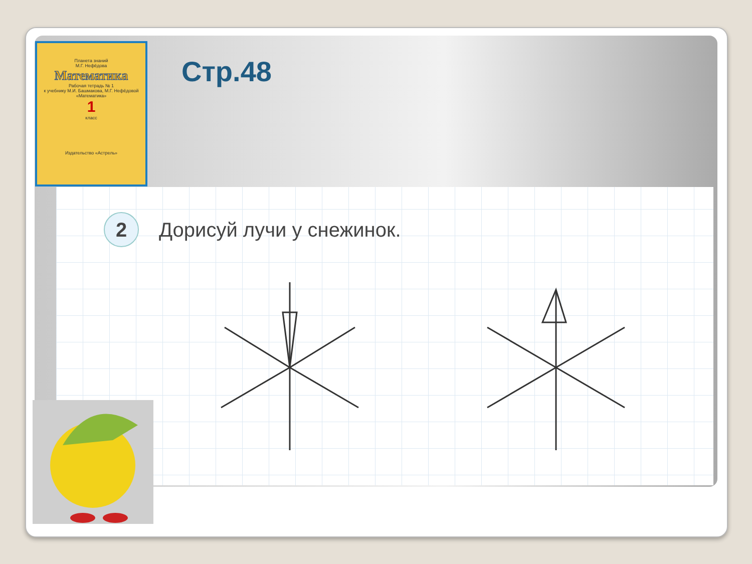Планета знаний
М.Г. Нефёдова
Математика
Рабочая тетрадь № 1
к учебнику М.И. Башмакова, М.Г. Нефёдовой «Математика»
1
класс
Издательство «Астрель»
Стр.48
2 Дорисуй лучи у снежинок.